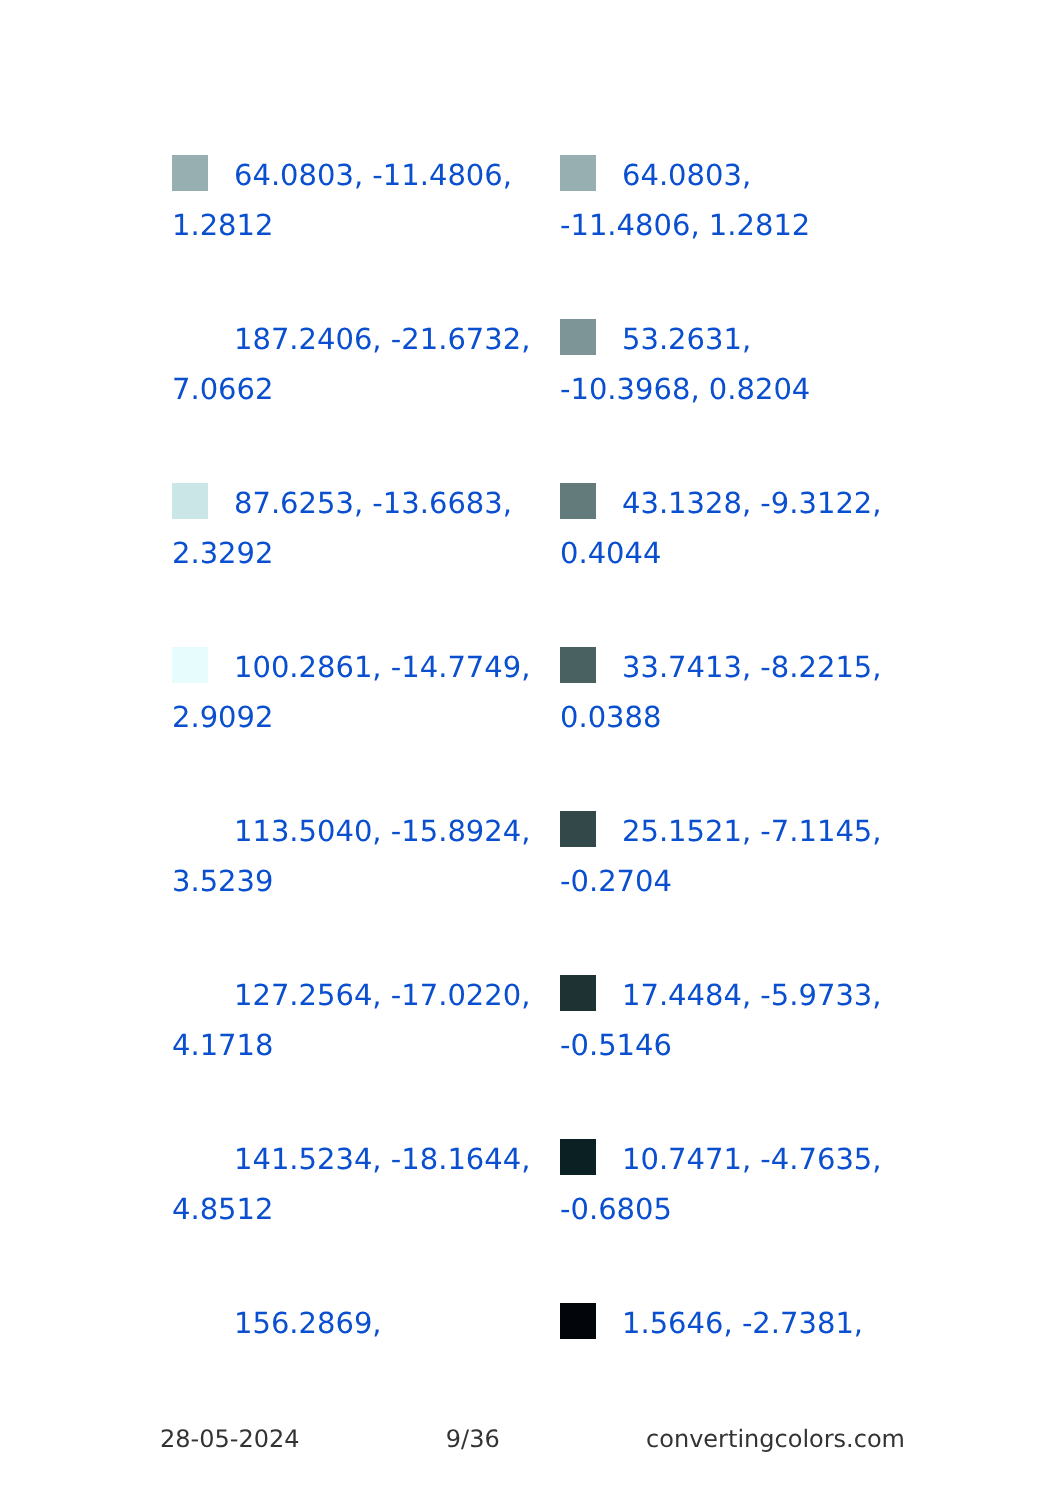64.0803, -11.4806, 1.2812
64.0803, -11.4806, 1.2812
187.2406, -21.6732, 7.0662
53.2631, -10.3968, 0.8204
87.6253, -13.6683, 2.3292
43.1328, -9.3122, 0.4044
100.2861, -14.7749, 2.9092
33.7413, -8.2215, 0.0388
113.5040, -15.8924, 3.5239
25.1521, -7.1145, -0.2704
127.2564, -17.0220, 4.1718
17.4484, -5.9733, -0.5146
141.5234, -18.1644, 4.8512
10.7471, -4.7635, -0.6805
156.2869,
1.5646, -2.7381,
28-05-2024 9/36 convertingcolors.com